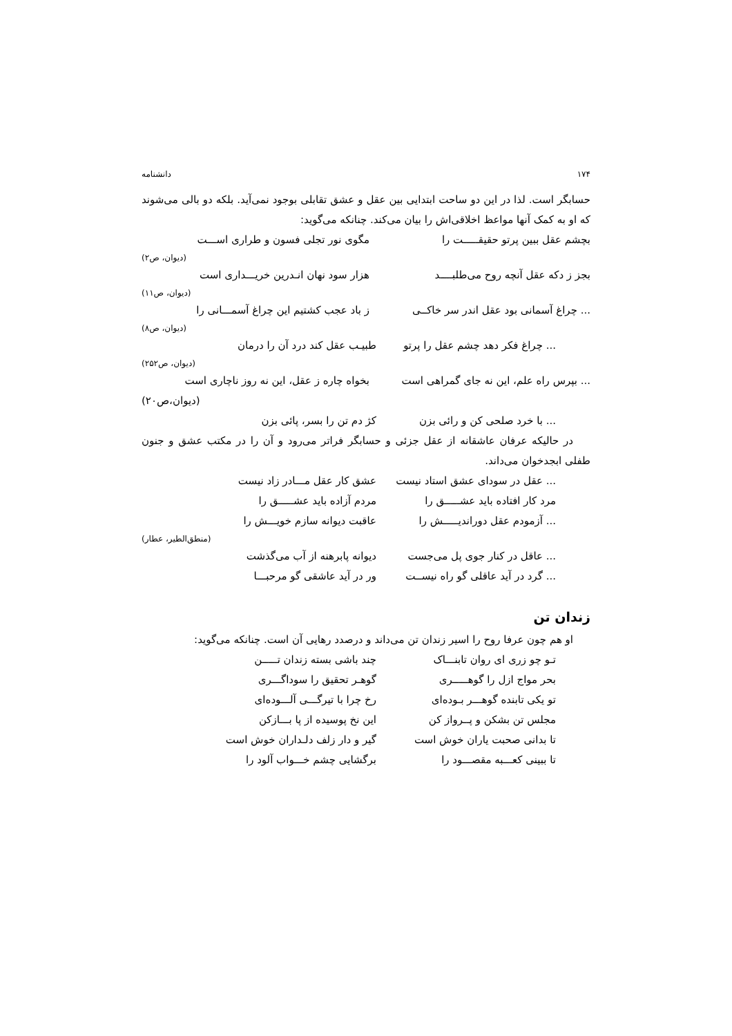۱۷۴ دانشنامه
حسابگر است. لذا در این دو ساحت ابتدایی بین عقل و عشق تقابلی بوجود نمی‌آید. بلکه دو بالی می‌شوند که او به کمک آنها مواعظ اخلاقی‌اش را بیان می‌کند. چنانکه می‌گوید:
بچشم عقل ببین پرتو حقیقـــــت را مگوی نور تجلی فسون و طراری اســـت
(دیوان، ص۲)
بجز ز دکه عقل آنچه روح می‌طلبــــد هزار سود نهان انـدرین خریـــداری است
(دیوان، ص۱۱)
... چراغ آسمانی بود عقل اندر سر خاکــی ز باد عجب کشتیم این چراغ آسمـــانی را
(دیوان، ص۸)
... چراغ فکر دهد چشم عقل را پرتو طبیـب عقل کند درد آن را درمان
(دیوان، ص۲۵۲)
... بپرس راه علم، این نه جای گمراهی است بخواه چاره ز عقل، این نه روز ناچاری است
(دیوان،ص۲۰)
... با خرد صلحی کن و رائی بزن کژ دم تن را بسر، پائی بزن
در حالیکه عرفان عاشقانه از عقل جزئی و حسابگر فراتر می‌رود و آن را در مکتب عشق و جنون طفلی ابجدخوان می‌داند.
... عقل در سودای عشق استاد نیست عشق کار عقل مـــادر زاد نیست
مرد کار افتاده باید عشـــــق را مردم آزاده باید عشـــــق را
... آزمودم عقل دوراندیـــــش را عاقبت دیوانه سازم خویـــش را
(منطق‌الطیر، عطار)
... عاقل در کنار جوی پل می‌جست دیوانه پابرهنه از آب می‌گذشت
... گرد در آید عاقلی گو راه نیســت ور در آید عاشقی گو مرحبـــا
زندان تن
او هم چون عرفا روح را اسیر زندان تن می‌داند و درصدد رهایی آن است. چنانکه می‌گوید:
تـو چو زری ای روان تابنـــاک چند باشی بسته زندان تـــــن
بحر مواج ازل را گوهـــــری گوهـر تحقیق را سوداگـــری
تو یکی تابنده گوهـــر بـوده‌ای رخ چرا با تیرگـــی آلـــوده‌ای
مجلس تن بشکن و پــرواز کن این نخ پوسیده از پا بـــازکن
تا بدانی صحبت یاران خوش است گیر و دار زلف دلـداران خوش است
تا ببینی کعـــبه مقصـــود را برگشایی چشم خـــواب آلود را